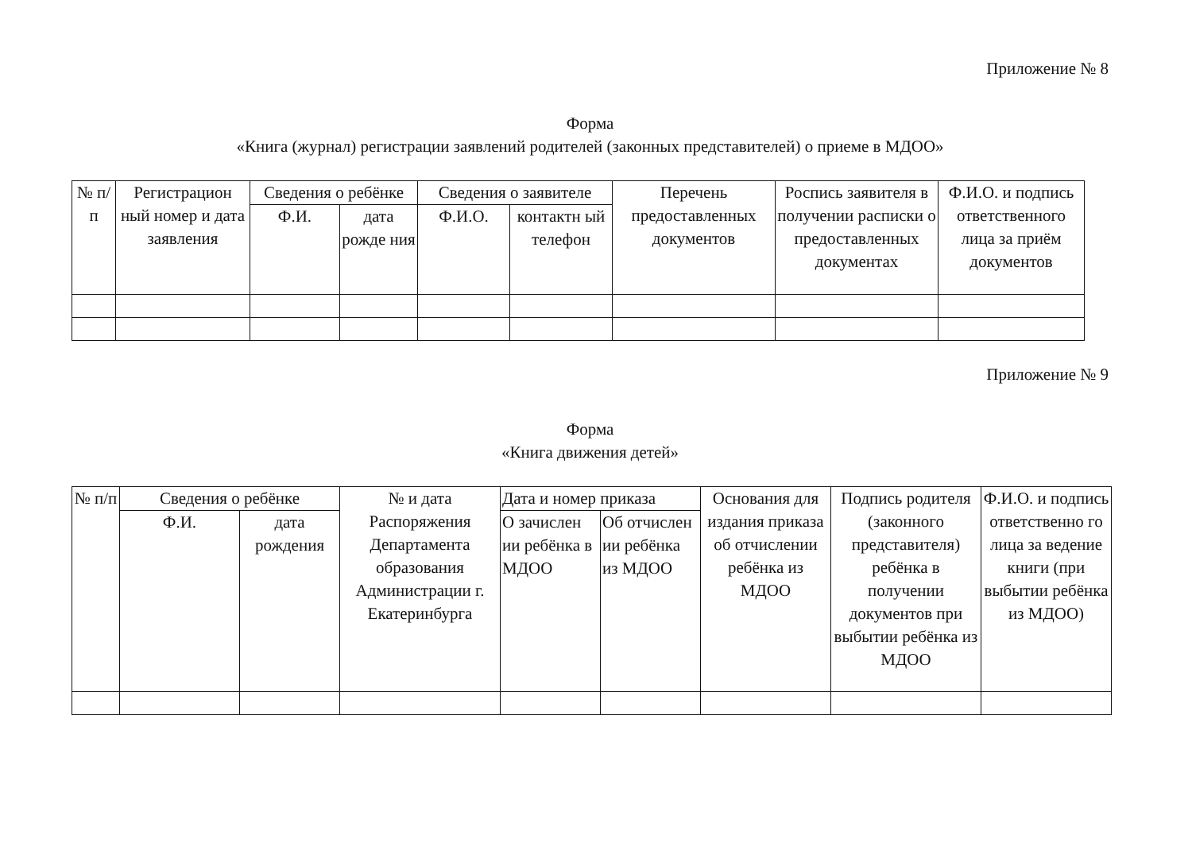Приложение № 8
Форма
«Книга (журнал) регистрации заявлений родителей (законных представителей) о приеме в МДОО»
| № п/п | Регистрацион ный номер и дата заявления | Сведения о ребёнке | | Сведения о заявителе | | Перечень предоставленных документов | Роспись заявителя в получении расписки о предоставленных документах | Ф.И.О. и подпись ответственного лица за приём документов |
| --- | --- | --- | --- | --- | --- | --- | --- | --- |
| | | Ф.И. | дата рожде ния | Ф.И.О. | контактн ый телефон | | | |
Приложение № 9
Форма
«Книга движения детей»
| № п/п | Сведения о ребёнке | | № и дата Распоряжения Департамента образования Администрации г. Екатеринбурга | Дата и номер приказа | | Основания для издания приказа об отчислении ребёнка из МДОО | Подпись родителя (законного представителя) ребёнка в получении документов при выбытии ребёнка из МДОО | Ф.И.О. и подпись ответственно го лица за ведение книги (при выбытии ребёнка из МДОО) |
| --- | --- | --- | --- | --- | --- | --- | --- | --- |
| | Ф.И. | дата рождения | | О зачислен ии ребёнка в МДОО | Об отчислен ии ребёнка из МДОО | | | |